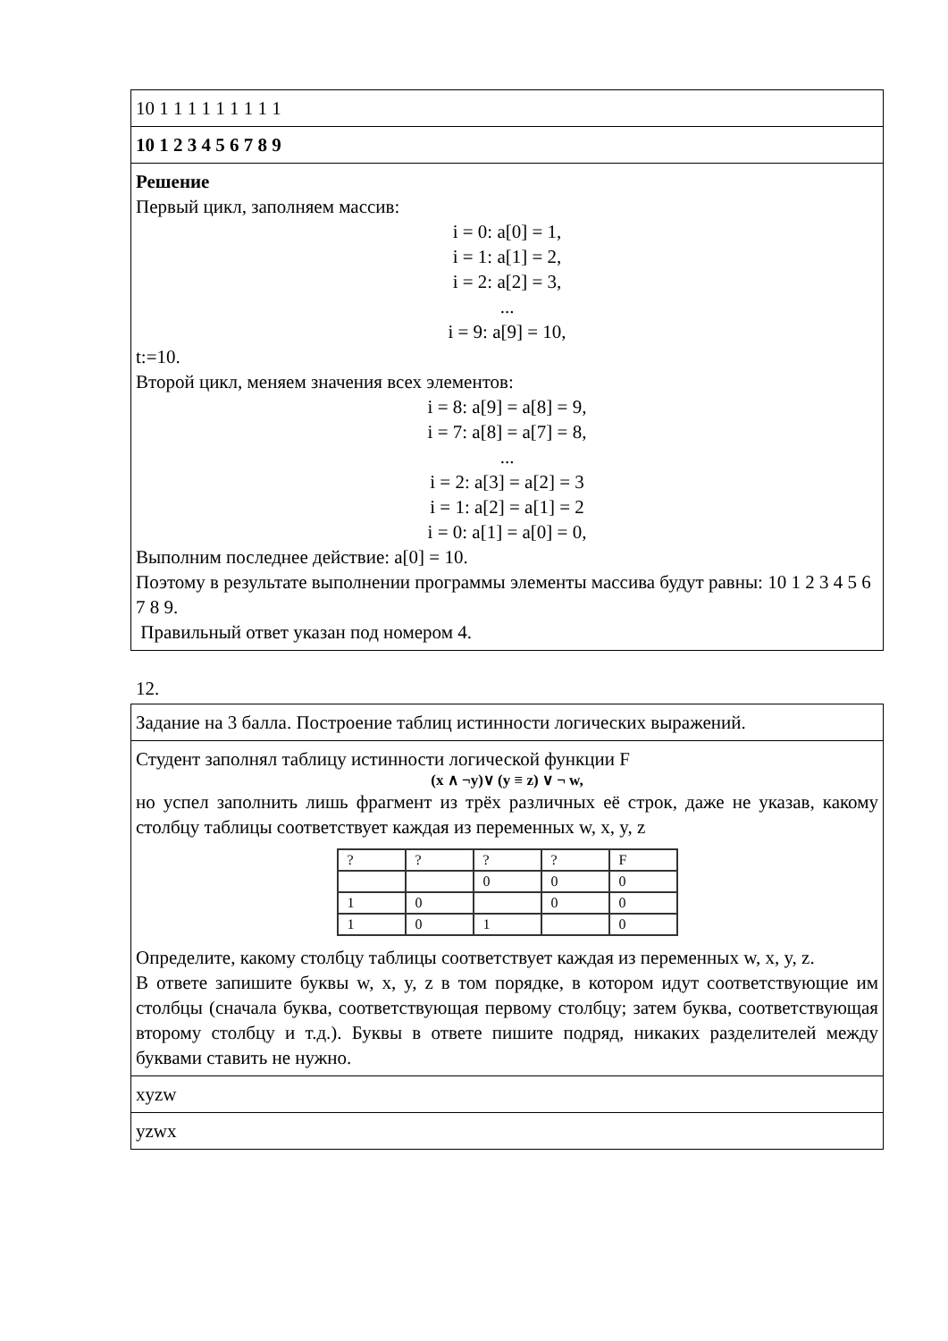| 10 1 1 1 1 1 1 1 1 1 |
| 10 1 2 3 4 5 6 7 8 9 |
| Решение Первый цикл, заполняем массив: i = 0: a[0] = 1, i = 1: a[1] = 2, i = 2: a[2] = 3, ... i = 9: a[9] = 10, t:=10. Второй цикл, меняем значения всех элементов: i = 8: a[9] = a[8] = 9, i = 7: a[8] = a[7] = 8, ... i = 2: a[3] = a[2] = 3 i = 1: a[2] = a[1] = 2 i = 0: a[1] = a[0] = 0, Выполним последнее действие: a[0] = 10. Поэтому в результате выполнении программы элементы массива будут равны: 10 1 2 3 4 5 6 7 8 9. Правильный ответ указан под номером 4. |
12.
| Задание на 3 балла. Построение таблиц истинности логических выражений. |
| Студент заполнял таблицу истинности логической функции F (x ∧ ¬y)∨ (y ≡ z) ∨ ¬ w, но успел заполнить лишь фрагмент из трёх различных её строк, даже не указав, какому столбцу таблицы соответствует каждая из переменных w, x, y, z / ? / ? / ? / ? / F / / / / 0 / 0 / 0 / / 1 / 0 / / 0 / 0 / / 1 / 0 / 1 / / 0 / Определите, какому столбцу таблицы соответствует каждая из переменных w, x, y, z. В ответе запишите буквы w, x, y, z в том порядке, в котором идут соответствующие им столбцы (сначала буква, соответствующая первому столбцу; затем буква, соответствующая второму столбцу и т.д.). Буквы в ответе пишите подряд, никаких разделителей между буквами ставить не нужно. |
| xyzw |
| yzwx |